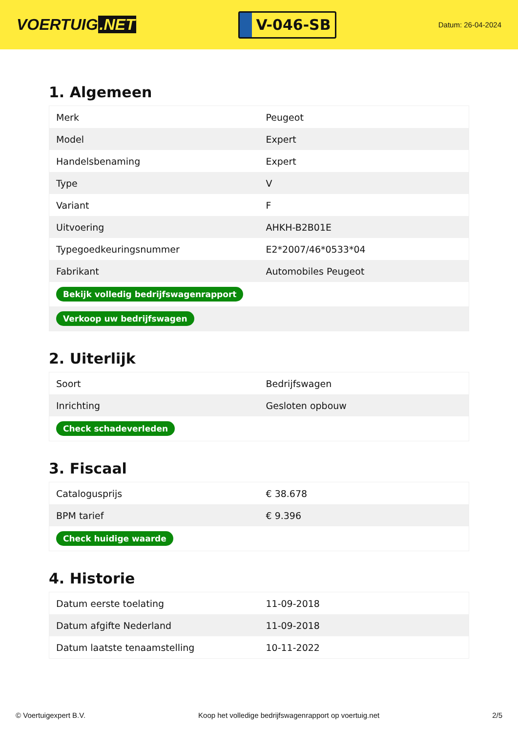VOERTUIG.NET
V-046-SB
Datum: 26-04-2024
1. Algemeen
| Merk | Peugeot |
| Model | Expert |
| Handelsbenaming | Expert |
| Type | V |
| Variant | F |
| Uitvoering | AHKH-B2B01E |
| Typegoedkeuringsnummer | E2*2007/46*0533*04 |
| Fabrikant | Automobiles Peugeot |
| Bekijk volledig bedrijfswagenrapport | |
| Verkoop uw bedrijfswagen | |
2. Uiterlijk
| Soort | Bedrijfswagen |
| Inrichting | Gesloten opbouw |
| Check schadeverleden | |
3. Fiscaal
| Catalogusprijs | € 38.678 |
| BPM tarief | € 9.396 |
| Check huidige waarde | |
4. Historie
| Datum eerste toelating | 11-09-2018 |
| Datum afgifte Nederland | 11-09-2018 |
| Datum laatste tenaamstelling | 10-11-2022 |
© Voertuigexpert B.V. Koop het volledige bedrijfswagenrapport op voertuig.net 2/5